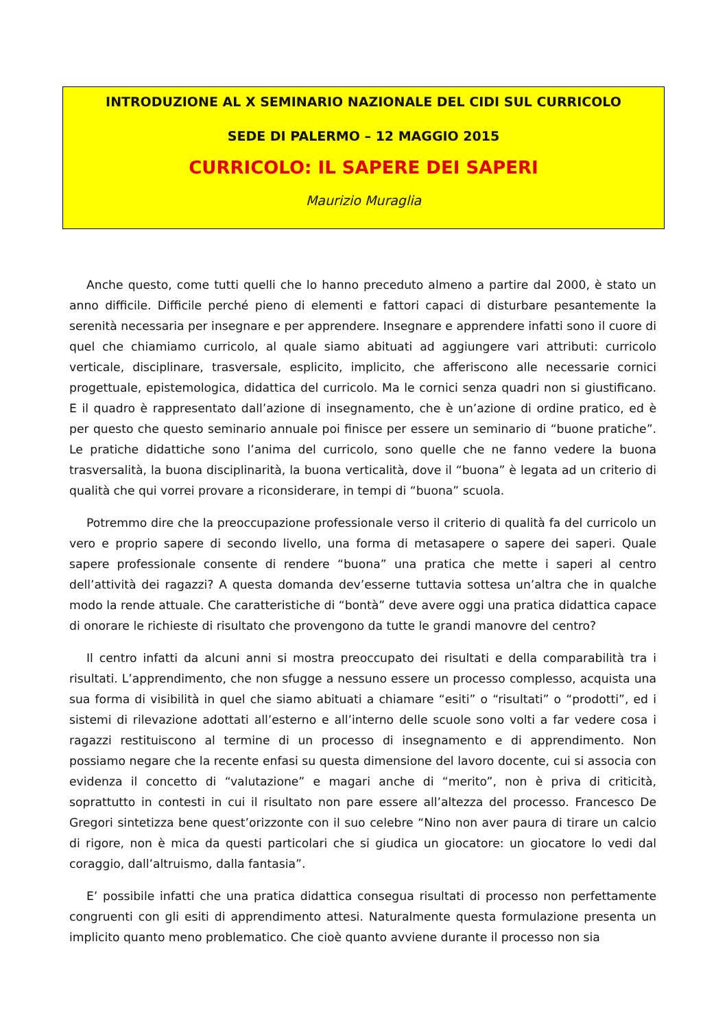INTRODUZIONE AL X SEMINARIO NAZIONALE DEL CIDI SUL CURRICOLO
SEDE DI PALERMO – 12 MAGGIO 2015
CURRICOLO: IL SAPERE DEI SAPERI
Maurizio Muraglia
Anche questo, come tutti quelli che lo hanno preceduto almeno a partire dal 2000, è stato un anno difficile. Difficile perché pieno di elementi e fattori capaci di disturbare pesantemente la serenità necessaria per insegnare e per apprendere. Insegnare e apprendere infatti sono il cuore di quel che chiamiamo curricolo, al quale siamo abituati ad aggiungere vari attributi: curricolo verticale, disciplinare, trasversale, esplicito, implicito, che afferiscono alle necessarie cornici progettuale, epistemologica, didattica del curricolo. Ma le cornici senza quadri non si giustificano. E il quadro è rappresentato dall’azione di insegnamento, che è un’azione di ordine pratico, ed è per questo che questo seminario annuale poi finisce per essere un seminario di “buone pratiche”. Le pratiche didattiche sono l’anima del curricolo, sono quelle che ne fanno vedere la buona trasversalità, la buona disciplinarità, la buona verticalità, dove il “buona” è legata ad un criterio di qualità che qui vorrei provare a riconsiderare, in tempi di “buona” scuola.
Potremmo dire che la preoccupazione professionale verso il criterio di qualità fa del curricolo un vero e proprio sapere di secondo livello, una forma di metasapere o sapere dei saperi. Quale sapere professionale consente di rendere “buona” una pratica che mette i saperi al centro dell’attività dei ragazzi? A questa domanda dev’esserne tuttavia sottesa un’altra che in qualche modo la rende attuale. Che caratteristiche di “bontà” deve avere oggi una pratica didattica capace di onorare le richieste di risultato che provengono da tutte le grandi manovre del centro?
Il centro infatti da alcuni anni si mostra preoccupato dei risultati e della comparabilità tra i risultati. L’apprendimento, che non sfugge a nessuno essere un processo complesso, acquista una sua forma di visibilità in quel che siamo abituati a chiamare “esiti” o “risultati” o “prodotti”, ed i sistemi di rilevazione adottati all’esterno e all’interno delle scuole sono volti a far vedere cosa i ragazzi restituiscono al termine di un processo di insegnamento e di apprendimento. Non possiamo negare che la recente enfasi su questa dimensione del lavoro docente, cui si associa con evidenza il concetto di “valutazione” e magari anche di “merito”, non è priva di criticità, soprattutto in contesti in cui il risultato non pare essere all’altezza del processo. Francesco De Gregori sintetizza bene quest’orizzonte con il suo celebre “Nino non aver paura di tirare un calcio di rigore, non è mica da questi particolari che si giudica un giocatore: un giocatore lo vedi dal coraggio, dall’altruismo, dalla fantasia”.
E’ possibile infatti che una pratica didattica consegua risultati di processo non perfettamente congruenti con gli esiti di apprendimento attesi. Naturalmente questa formulazione presenta un implicito quanto meno problematico. Che cioè quanto avviene durante il processo non sia